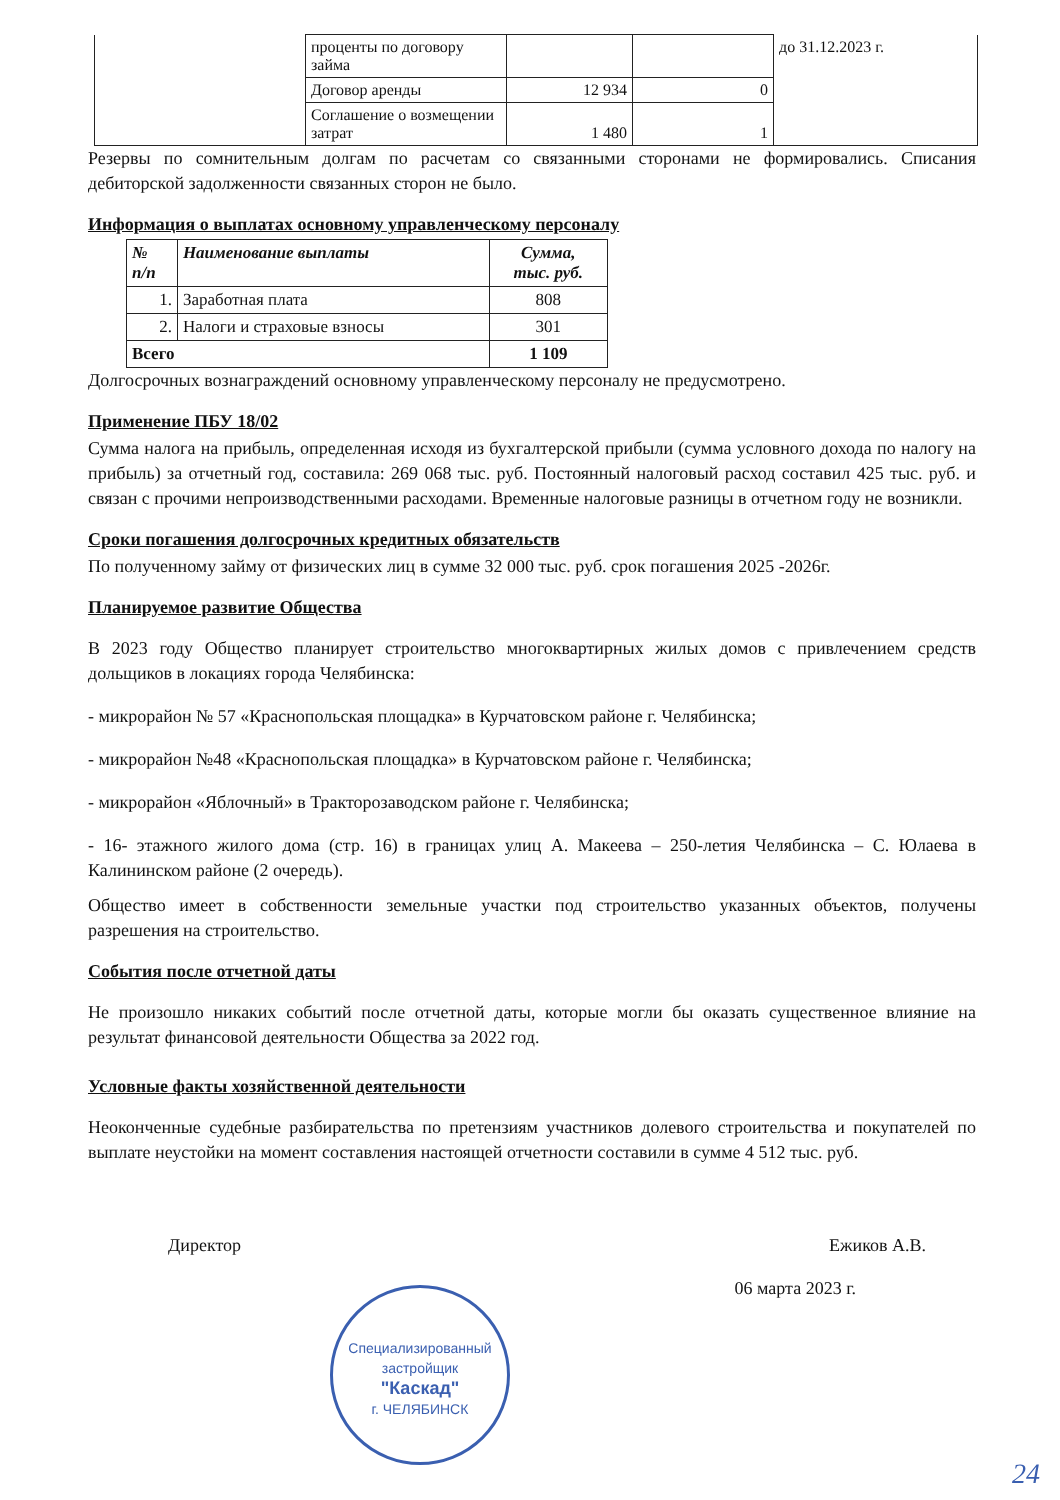| | проценты по договору займа | | | до 31.12.2023 г. |
| | Договор аренды | 12 934 | 0 | |
| | Соглашение о возмещении затрат | 1 480 | 1 | |
Резервы по сомнительным долгам по расчетам со связанными сторонами не формировались. Списания дебиторской задолженности связанных сторон не было.
Информация о выплатах основному управленческому персоналу
| № п/п | Наименование выплаты | Сумма, тыс. руб. |
| --- | --- | --- |
| 1. | Заработная плата | 808 |
| 2. | Налоги и страховые взносы | 301 |
| Всего | | 1 109 |
Долгосрочных вознаграждений основному управленческому персоналу не предусмотрено.
Применение ПБУ 18/02
Сумма налога на прибыль, определенная исходя из бухгалтерской прибыли (сумма условного дохода по налогу на прибыль) за отчетный год, составила: 269 068 тыс. руб. Постоянный налоговый расход составил 425 тыс. руб. и связан с прочими непроизводственными расходами. Временные налоговые разницы в отчетном году не возникли.
Сроки погашения долгосрочных кредитных обязательств
По полученному займу от физических лиц в сумме 32 000 тыс. руб. срок погашения 2025 -2026г.
Планируемое развитие Общества
В 2023 году Общество планирует строительство многоквартирных жилых домов с привлечением средств дольщиков в локациях города Челябинска:
- микрорайон № 57 «Краснопольская площадка» в Курчатовском районе г. Челябинска;
- микрорайон №48 «Краснопольская площадка» в Курчатовском районе г. Челябинска;
- микрорайон «Яблочный» в Тракторозаводском районе г. Челябинска;
- 16- этажного жилого дома (стр. 16) в границах улиц А. Макеева – 250-летия Челябинска – С. Юлаева в Калининском районе (2 очередь).
Общество имеет в собственности земельные участки под строительство указанных объектов, получены разрешения на строительство.
События после отчетной даты
Не произошло никаких событий после отчетной даты, которые могли бы оказать существенное влияние на результат финансовой деятельности Общества за 2022 год.
Условные факты хозяйственной деятельности
Неоконченные судебные разбирательства по претензиям участников долевого строительства и покупателей по выплате неустойки на момент составления настоящей отчетности составили в сумме 4 512 тыс. руб.
Директор Ежиков А.В.
06 марта 2023 г.
Специализированный застройщик
"Каскад"
г. ЧЕЛЯБИНСК
24